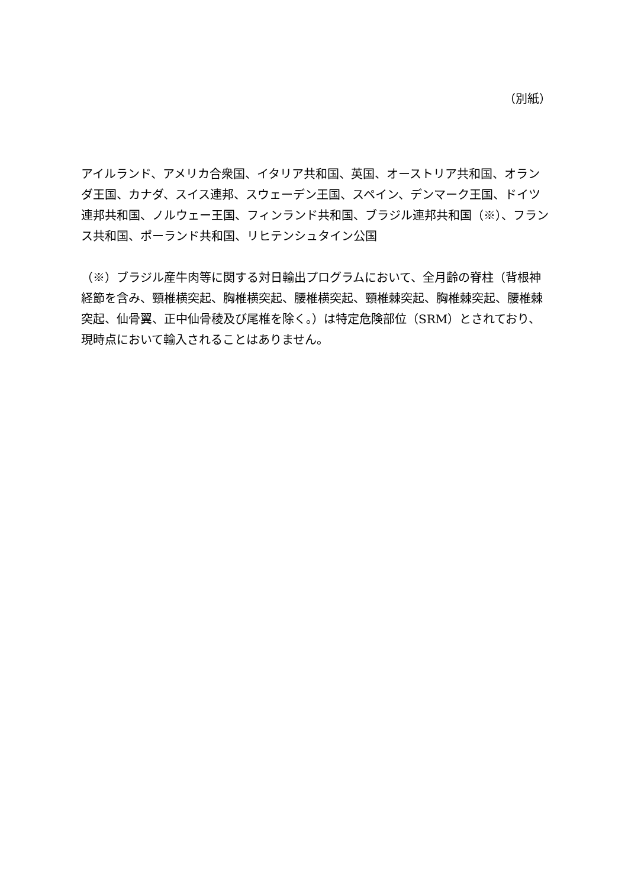（別紙）
アイルランド、アメリカ合衆国、イタリア共和国、英国、オーストリア共和国、オランダ王国、カナダ、スイス連邦、スウェーデン王国、スペイン、デンマーク王国、ドイツ連邦共和国、ノルウェー王国、フィンランド共和国、ブラジル連邦共和国（※）、フランス共和国、ポーランド共和国、リヒテンシュタイン公国
（※）ブラジル産牛肉等に関する対日輸出プログラムにおいて、全月齢の脊柱（背根神経節を含み、頸椎横突起、胸椎横突起、腰椎横突起、頸椎棘突起、胸椎棘突起、腰椎棘突起、仙骨翼、正中仙骨稜及び尾椎を除く。）は特定危険部位（SRM）とされており、現時点において輸入されることはありません。